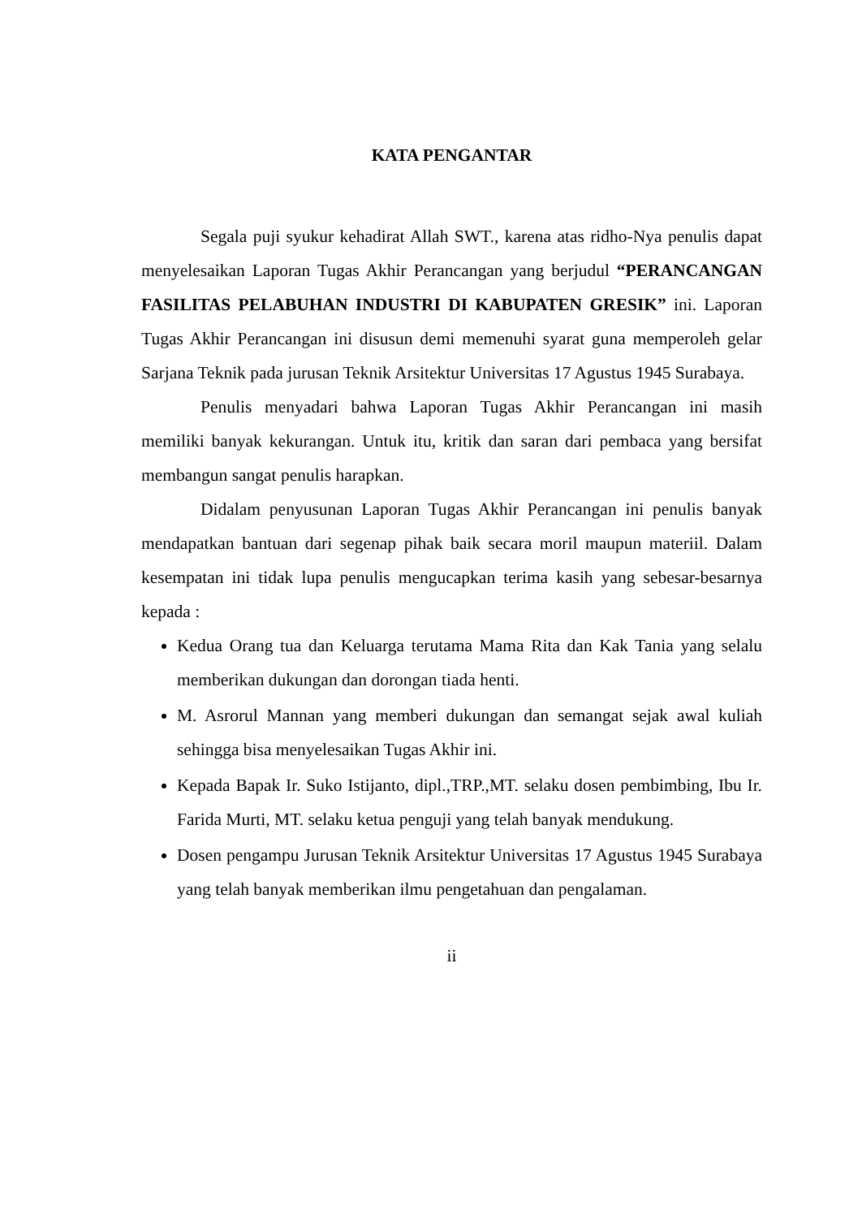KATA PENGANTAR
Segala puji syukur kehadirat Allah SWT., karena atas ridho-Nya penulis dapat menyelesaikan Laporan Tugas Akhir Perancangan yang berjudul “PERANCANGAN FASILITAS PELABUHAN INDUSTRI DI KABUPATEN GRESIK” ini. Laporan Tugas Akhir Perancangan ini disusun demi memenuhi syarat guna memperoleh gelar Sarjana Teknik pada jurusan Teknik Arsitektur Universitas 17 Agustus 1945 Surabaya.
Penulis menyadari bahwa Laporan Tugas Akhir Perancangan ini masih memiliki banyak kekurangan. Untuk itu, kritik dan saran dari pembaca yang bersifat membangun sangat penulis harapkan.
Didalam penyusunan Laporan Tugas Akhir Perancangan ini penulis banyak mendapatkan bantuan dari segenap pihak baik secara moril maupun materiil. Dalam kesempatan ini tidak lupa penulis mengucapkan terima kasih yang sebesar-besarnya kepada :
Kedua Orang tua dan Keluarga terutama Mama Rita dan Kak Tania yang selalu memberikan dukungan dan dorongan tiada henti.
M. Asrorul Mannan yang memberi dukungan dan semangat sejak awal kuliah sehingga bisa menyelesaikan Tugas Akhir ini.
Kepada Bapak Ir. Suko Istijanto, dipl.,TRP.,MT. selaku dosen pembimbing, Ibu Ir. Farida Murti, MT. selaku ketua penguji yang telah banyak mendukung.
Dosen pengampu Jurusan Teknik Arsitektur Universitas 17 Agustus 1945 Surabaya yang telah banyak memberikan ilmu pengetahuan dan pengalaman.
ii